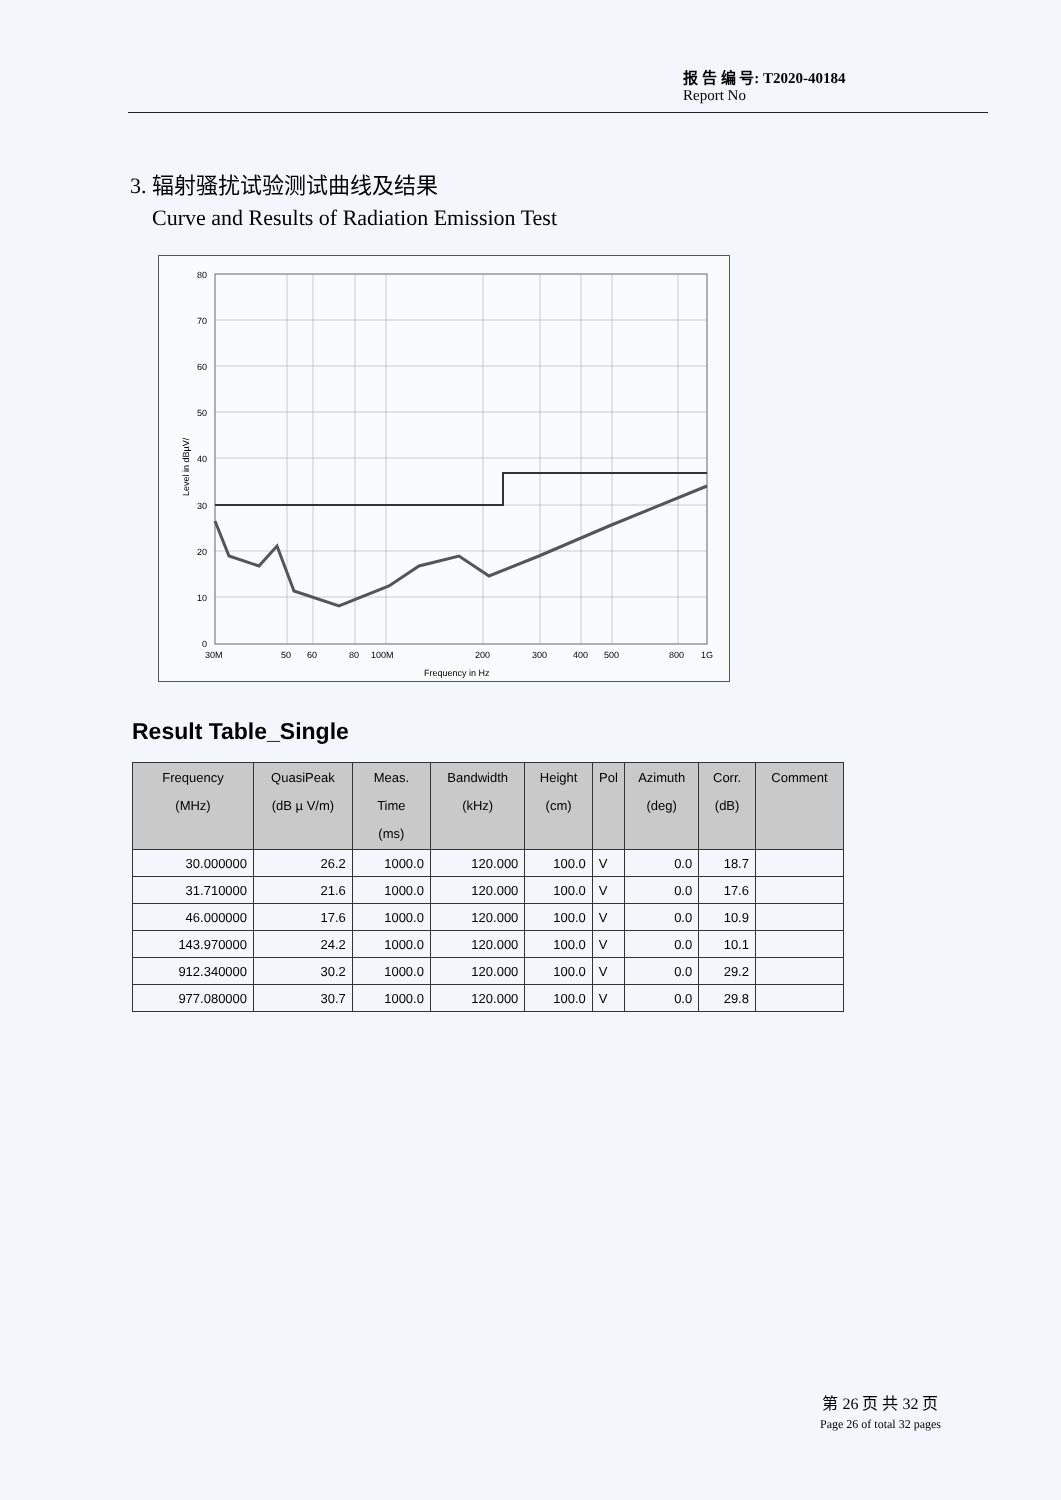报 告 编 号: T2020-40184
Report No
3. 辐射骚扰试验测试曲线及结果
Curve and Results of Radiation Emission Test
80
70
60
50
40
30
20
10
0
30M
50
60
80
100M
200
300
400
500
800
1G
Frequency in Hz
Level in dBµV/
Result Table_Single
| Frequency (MHz) | QuasiPeak (dB µ V/m) | Meas. Time (ms) | Bandwidth (kHz) | Height (cm) | Pol | Azimuth (deg) | Corr. (dB) | Comment |
| --- | --- | --- | --- | --- | --- | --- | --- | --- |
| 30.000000 | 26.2 | 1000.0 | 120.000 | 100.0 | V | 0.0 | 18.7 | |
| 31.710000 | 21.6 | 1000.0 | 120.000 | 100.0 | V | 0.0 | 17.6 | |
| 46.000000 | 17.6 | 1000.0 | 120.000 | 100.0 | V | 0.0 | 10.9 | |
| 143.970000 | 24.2 | 1000.0 | 120.000 | 100.0 | V | 0.0 | 10.1 | |
| 912.340000 | 30.2 | 1000.0 | 120.000 | 100.0 | V | 0.0 | 29.2 | |
| 977.080000 | 30.7 | 1000.0 | 120.000 | 100.0 | V | 0.0 | 29.8 | |
第 26 页 共 32 页
Page 26 of total 32 pages